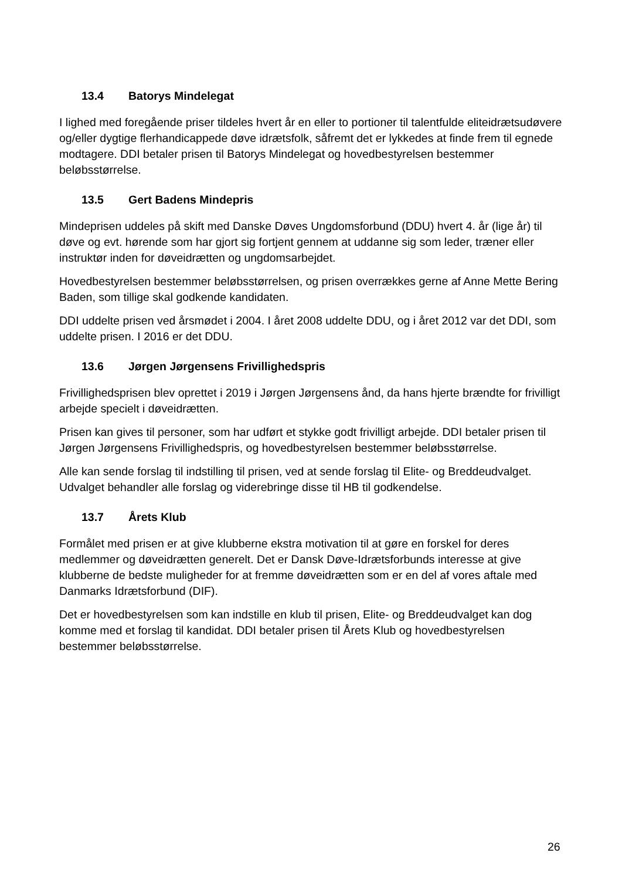13.4 Batorys Mindelegat
I lighed med foregående priser tildeles hvert år en eller to portioner til talentfulde eliteidrætsudøvere og/eller dygtige flerhandicappede døve idrætsfolk, såfremt det er lykkedes at finde frem til egnede modtagere. DDI betaler prisen til Batorys Mindelegat og hovedbestyrelsen bestemmer beløbsstørrelse.
13.5 Gert Badens Mindepris
Mindeprisen uddeles på skift med Danske Døves Ungdomsforbund (DDU) hvert 4. år (lige år) til døve og evt. hørende som har gjort sig fortjent gennem at uddanne sig som leder, træner eller instruktør inden for døveidrætten og ungdomsarbejdet.
Hovedbestyrelsen bestemmer beløbsstørrelsen, og prisen overrækkes gerne af Anne Mette Bering Baden, som tillige skal godkende kandidaten.
DDI uddelte prisen ved årsmødet i 2004. I året 2008 uddelte DDU, og i året 2012 var det DDI, som uddelte prisen. I 2016 er det DDU.
13.6 Jørgen Jørgensens Frivillighedspris
Frivillighedsprisen blev oprettet i 2019 i Jørgen Jørgensens ånd, da hans hjerte brændte for frivilligt arbejde specielt i døveidrætten.
Prisen kan gives til personer, som har udført et stykke godt frivilligt arbejde. DDI betaler prisen til Jørgen Jørgensens Frivillighedspris, og hovedbestyrelsen bestemmer beløbsstørrelse.
Alle kan sende forslag til indstilling til prisen, ved at sende forslag til Elite- og Breddeudvalget. Udvalget behandler alle forslag og viderebringe disse til HB til godkendelse.
13.7 Årets Klub
Formålet med prisen er at give klubberne ekstra motivation til at gøre en forskel for deres medlemmer og døveidrætten generelt. Det er Dansk Døve-Idrætsforbunds interesse at give klubberne de bedste muligheder for at fremme døveidrætten som er en del af vores aftale med Danmarks Idrætsforbund (DIF).
Det er hovedbestyrelsen som kan indstille en klub til prisen, Elite- og Breddeudvalget kan dog komme med et forslag til kandidat. DDI betaler prisen til Årets Klub og hovedbestyrelsen bestemmer beløbsstørrelse.
26